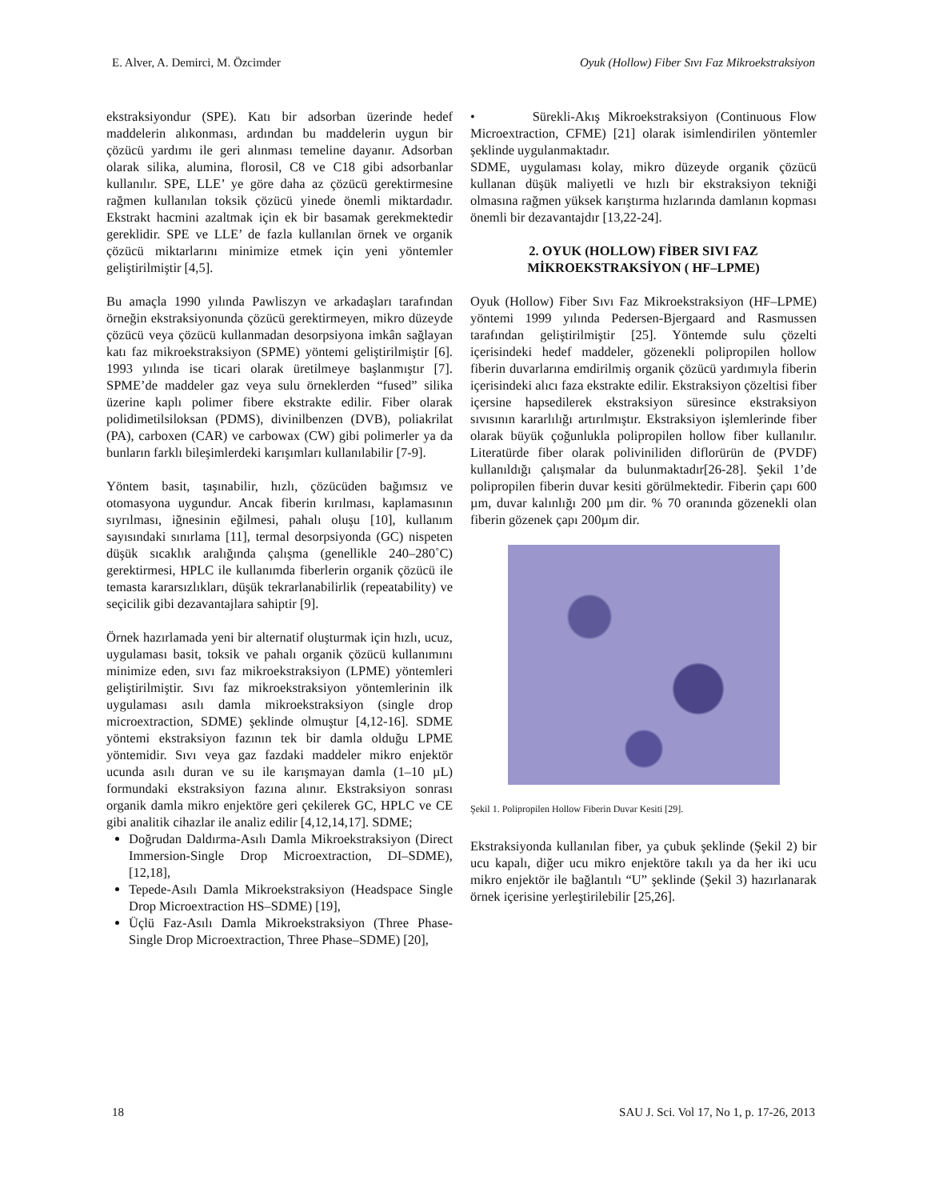E. Alver, A. Demirci, M. Özcimder Oyuk (Hollow) Fiber Sıvı Faz Mikroekstraksiyon
ekstraksiyondur (SPE). Katı bir adsorban üzerinde hedef maddelerin alıkonması, ardından bu maddelerin uygun bir çözücü yardımı ile geri alınması temeline dayanır. Adsorban olarak silika, alumina, florosil, C8 ve C18 gibi adsorbanlar kullanılır. SPE, LLE’ ye göre daha az çözücü gerektirmesine rağmen kullanılan toksik çözücü yinede önemli miktardadır. Ekstrakt hacmini azaltmak için ek bir basamak gerekmektedir gereklidir. SPE ve LLE’ de fazla kullanılan örnek ve organik çözücü miktarlarını minimize etmek için yeni yöntemler geliştirilmiştir [4,5].
Bu amaçla 1990 yılında Pawliszyn ve arkadaşları tarafından örneğin ekstraksiyonunda çözücü gerektirmeyen, mikro düzeyde çözücü veya çözücü kullanmadan desorpsiyona imkân sağlayan katı faz mikroekstraksiyon (SPME) yöntemi geliştirilmiştir [6]. 1993 yılında ise ticari olarak üretilmeye başlanmıştır [7]. SPME’de maddeler gaz veya sulu örneklerden “fused” silika üzerine kaplı polimer fibere ekstrakte edilir. Fiber olarak polidimetilsiloksan (PDMS), divinilbenzen (DVB), poliakrilat (PA), carboxen (CAR) ve carbowax (CW) gibi polimerler ya da bunların farklı bileşimlerdeki karışımları kullanılabilir [7-9].
Yöntem basit, taşınabilir, hızlı, çözücüden bağımsız ve otomasyona uygundur. Ancak fiberin kırılması, kaplamasının sıyrılması, iğnesinin eğilmesi, pahalı oluşu [10], kullanım sayısındaki sınırlama [11], termal desorpsiyonda (GC) nispeten düşük sıcaklık aralığında çalışma (genellikle 240–280˚C) gerektirmesi, HPLC ile kullanımda fiberlerin organik çözücü ile temasta kararsızlıkları, düşük tekrarlanabilirlik (repeatability) ve seçicilik gibi dezavantajlara sahiptir [9].
Örnek hazırlamada yeni bir alternatif oluşturmak için hızlı, ucuz, uygulaması basit, toksik ve pahalı organik çözücü kullanımını minimize eden, sıvı faz mikroekstraksiyon (LPME) yöntemleri geliştirilmiştir. Sıvı faz mikroekstraksiyon yöntemlerinin ilk uygulaması asılı damla mikroekstraksiyon (single drop microextraction, SDME) şeklinde olmuştur [4,12-16]. SDME yöntemi ekstraksiyon fazının tek bir damla olduğu LPME yöntemidir. Sıvı veya gaz fazdaki maddeler mikro enjektör ucunda asılı duran ve su ile karışmayan damla (1–10 µL) formundaki ekstraksiyon fazına alınır. Ekstraksiyon sonrası organik damla mikro enjektöre geri çekilerek GC, HPLC ve CE gibi analitik cihazlar ile analiz edilir [4,12,14,17]. SDME;
Doğrudan Daldırma-Asılı Damla Mikroekstraksiyon (Direct Immersion-Single Drop Microextraction, DI–SDME), [12,18],
Tepede-Asılı Damla Mikroekstraksiyon (Headspace Single Drop Microextraction HS–SDME) [19],
Üçlü Faz-Asılı Damla Mikroekstraksiyon (Three Phase-Single Drop Microextraction, Three Phase–SDME) [20],
• Sürekli-Akış Mikroekstraksiyon (Continuous Flow Microextraction, CFME) [21] olarak isimlendirilen yöntemler şeklinde uygulanmaktadır.
SDME, uygulaması kolay, mikro düzeyde organik çözücü kullanan düşük maliyetli ve hızlı bir ekstraksiyon tekniği olmasına rağmen yüksek karıştırma hızlarında damlanın kopması önemli bir dezavantajdır [13,22-24].
2. OYUK (HOLLOW) FİBER SIVI FAZ MİKROEKSTRAKSİYON ( HF–LPME)
Oyuk (Hollow) Fiber Sıvı Faz Mikroekstraksiyon (HF–LPME) yöntemi 1999 yılında Pedersen-Bjergaard and Rasmussen tarafından geliştirilmiştir [25]. Yöntemde sulu çözelti içerisindeki hedef maddeler, gözenekli polipropilen hollow fiberin duvarlarına emdirilmiş organik çözücü yardımıyla fiberin içerisindeki alıcı faza ekstrakte edilir. Ekstraksiyon çözeltisi fiber içersine hapsedilerek ekstraksiyon süresince ekstraksiyon sıvısının kararlılığı artırılmıştır. Ekstraksiyon işlemlerinde fiber olarak büyük çoğunlukla polipropilen hollow fiber kullanılır. Literatürde fiber olarak poliviniliden diflorürün de (PVDF) kullanıldığı çalışmalar da bulunmaktadır[26-28]. Şekil 1’de polipropilen fiberin duvar kesiti görülmektedir. Fiberin çapı 600 µm, duvar kalınlığı 200 µm dir. % 70 oranında gözenekli olan fiberin gözenek çapı 200µm dir.
Şekil 1. Polipropilen Hollow Fiberin Duvar Kesiti [29].
Ekstraksiyonda kullanılan fiber, ya çubuk şeklinde (Şekil 2) bir ucu kapalı, diğer ucu mikro enjektöre takılı ya da her iki ucu mikro enjektör ile bağlantılı “U” şeklinde (Şekil 3) hazırlanarak örnek içerisine yerleştirilebilir [25,26].
18 SAU J. Sci. Vol 17, No 1, p. 17-26, 2013